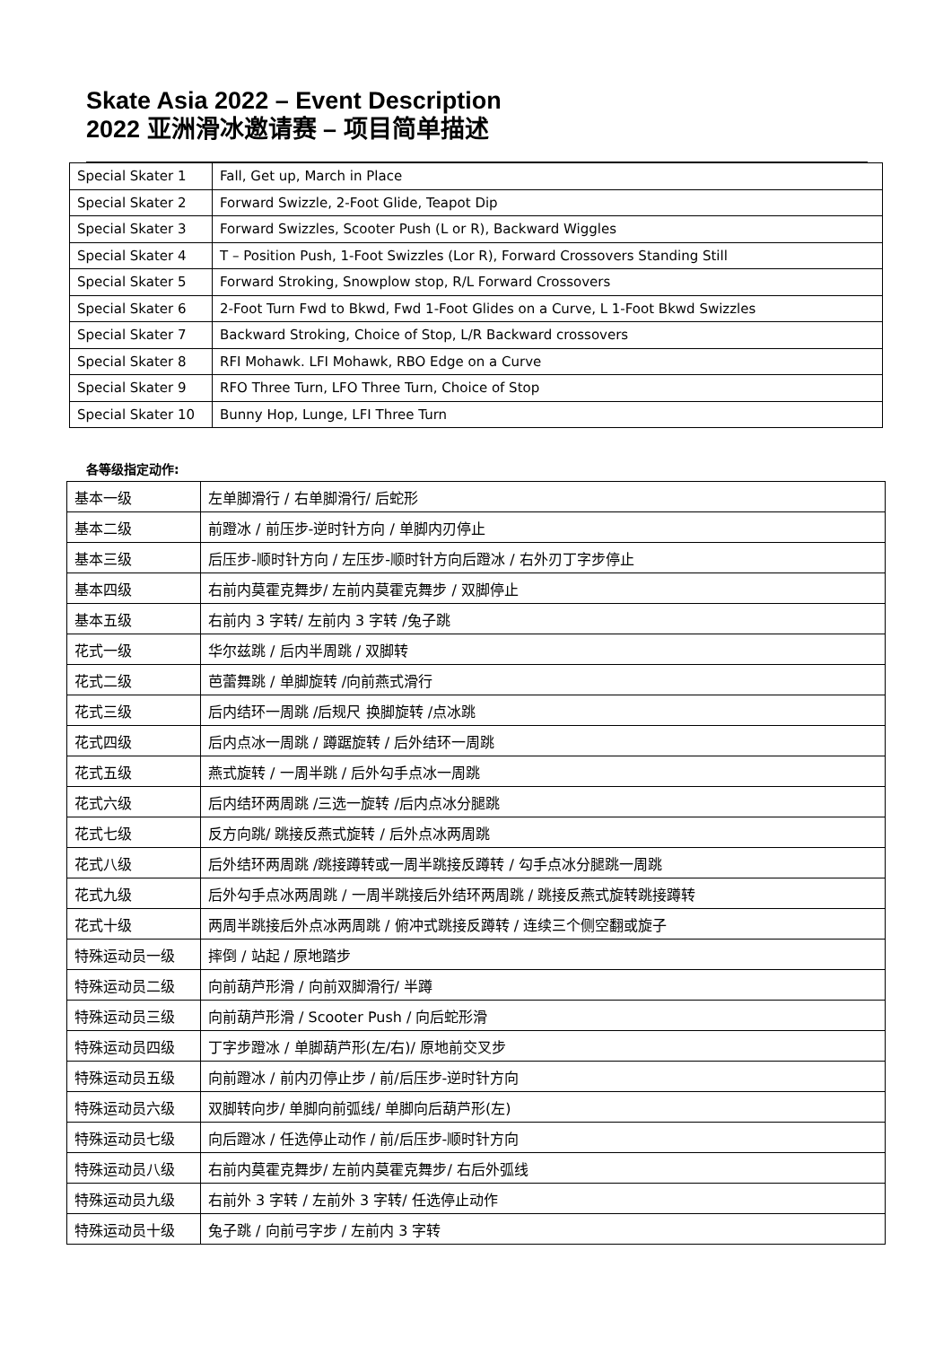Skate Asia 2022 – Event Description
2022 亚洲滑冰邀请赛 – 项目简单描述
| Special Skater 1 | Fall, Get up, March in Place |
| Special Skater 2 | Forward Swizzle, 2-Foot Glide, Teapot Dip |
| Special Skater 3 | Forward Swizzles, Scooter Push (L or R), Backward Wiggles |
| Special Skater 4 | T – Position Push, 1-Foot Swizzles (Lor R), Forward Crossovers Standing Still |
| Special Skater 5 | Forward Stroking, Snowplow stop, R/L Forward Crossovers |
| Special Skater 6 | 2-Foot Turn Fwd to Bkwd, Fwd 1-Foot Glides on a Curve, L 1-Foot Bkwd Swizzles |
| Special Skater 7 | Backward Stroking, Choice of Stop, L/R Backward crossovers |
| Special Skater 8 | RFI Mohawk. LFI Mohawk, RBO Edge on a Curve |
| Special Skater 9 | RFO Three Turn, LFO Three Turn, Choice of Stop |
| Special Skater 10 | Bunny Hop, Lunge, LFI Three Turn |
各等级指定动作:
| 基本一级 | 左单脚滑行 / 右单脚滑行/ 后蛇形 |
| 基本二级 | 前蹬冰 / 前压步-逆时针方向 / 单脚内刃停止 |
| 基本三级 | 后压步-顺时针方向 / 左压步-顺时针方向后蹬冰 / 右外刃丁字步停止 |
| 基本四级 | 右前内莫霍克舞步/ 左前内莫霍克舞步 / 双脚停止 |
| 基本五级 | 右前内 3 字转/ 左前内 3 字转 /兔子跳 |
| 花式一级 | 华尔兹跳 / 后内半周跳 / 双脚转 |
| 花式二级 | 芭蕾舞跳 / 单脚旋转 /向前燕式滑行 |
| 花式三级 | 后内结环一周跳 /后规尺 换脚旋转 /点冰跳 |
| 花式四级 | 后内点冰一周跳 / 蹲踞旋转 / 后外结环一周跳 |
| 花式五级 | 燕式旋转 / 一周半跳 / 后外勾手点冰一周跳 |
| 花式六级 | 后内结环两周跳 /三选一旋转 /后内点冰分腿跳 |
| 花式七级 | 反方向跳/ 跳接反燕式旋转 / 后外点冰两周跳 |
| 花式八级 | 后外结环两周跳 /跳接蹲转或一周半跳接反蹲转 / 勾手点冰分腿跳一周跳 |
| 花式九级 | 后外勾手点冰两周跳 / 一周半跳接后外结环两周跳 / 跳接反燕式旋转跳接蹲转 |
| 花式十级 | 两周半跳接后外点冰两周跳 / 俯冲式跳接反蹲转 / 连续三个侧空翻或旋子 |
| 特殊运动员一级 | 摔倒 / 站起 / 原地踏步 |
| 特殊运动员二级 | 向前葫芦形滑 / 向前双脚滑行/ 半蹲 |
| 特殊运动员三级 | 向前葫芦形滑 / Scooter Push / 向后蛇形滑 |
| 特殊运动员四级 | 丁字步蹬冰 / 单脚葫芦形(左/右)/ 原地前交叉步 |
| 特殊运动员五级 | 向前蹬冰 / 前内刃停止步 / 前/后压步-逆时针方向 |
| 特殊运动员六级 | 双脚转向步/ 单脚向前弧线/ 单脚向后葫芦形(左) |
| 特殊运动员七级 | 向后蹬冰 / 任选停止动作 / 前/后压步-顺时针方向 |
| 特殊运动员八级 | 右前内莫霍克舞步/ 左前内莫霍克舞步/ 右后外弧线 |
| 特殊运动员九级 | 右前外 3 字转 / 左前外 3 字转/ 任选停止动作 |
| 特殊运动员十级 | 兔子跳 / 向前弓字步 / 左前内 3 字转 |